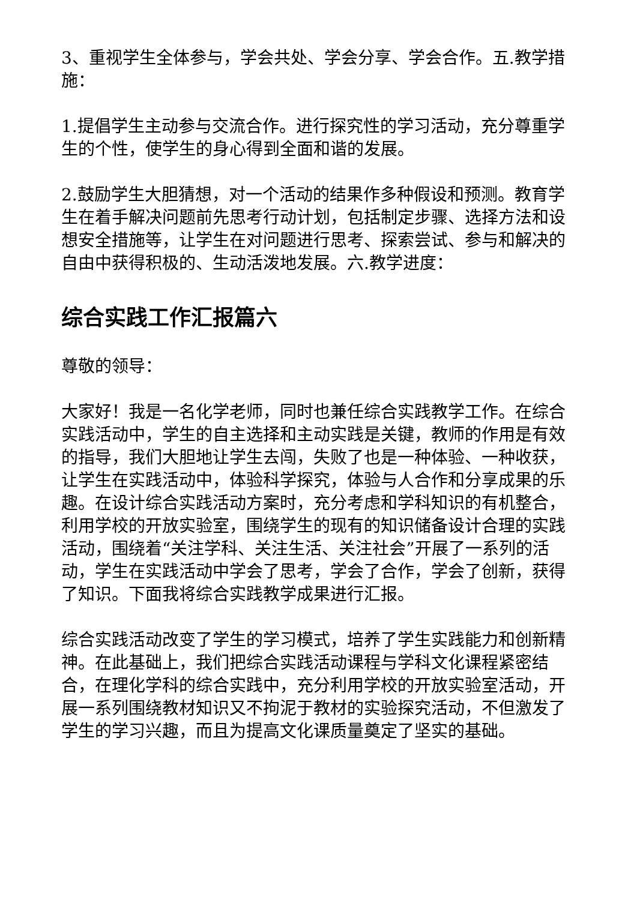3、重视学生全体参与，学会共处、学会分享、学会合作。五.教学措施：
1.提倡学生主动参与交流合作。进行探究性的学习活动，充分尊重学生的个性，使学生的身心得到全面和谐的发展。
2.鼓励学生大胆猜想，对一个活动的结果作多种假设和预测。教育学生在着手解决问题前先思考行动计划，包括制定步骤、选择方法和设想安全措施等，让学生在对问题进行思考、探索尝试、参与和解决的自由中获得积极的、生动活泼地发展。六.教学进度：
综合实践工作汇报篇六
尊敬的领导：
大家好！我是一名化学老师，同时也兼任综合实践教学工作。在综合实践活动中，学生的自主选择和主动实践是关键，教师的作用是有效的指导，我们大胆地让学生去闯，失败了也是一种体验、一种收获，让学生在实践活动中，体验科学探究，体验与人合作和分享成果的乐趣。在设计综合实践活动方案时，充分考虑和学科知识的有机整合，利用学校的开放实验室，围绕学生的现有的知识储备设计合理的实践活动，围绕着“关注学科、关注生活、关注社会”开展了一系列的活动，学生在实践活动中学会了思考，学会了合作，学会了创新，获得了知识。下面我将综合实践教学成果进行汇报。
综合实践活动改变了学生的学习模式，培养了学生实践能力和创新精神。在此基础上，我们把综合实践活动课程与学科文化课程紧密结合，在理化学科的综合实践中，充分利用学校的开放实验室活动，开展一系列围绕教材知识又不拘泥于教材的实验探究活动，不但激发了学生的学习兴趣，而且为提高文化课质量奠定了坚实的基础。